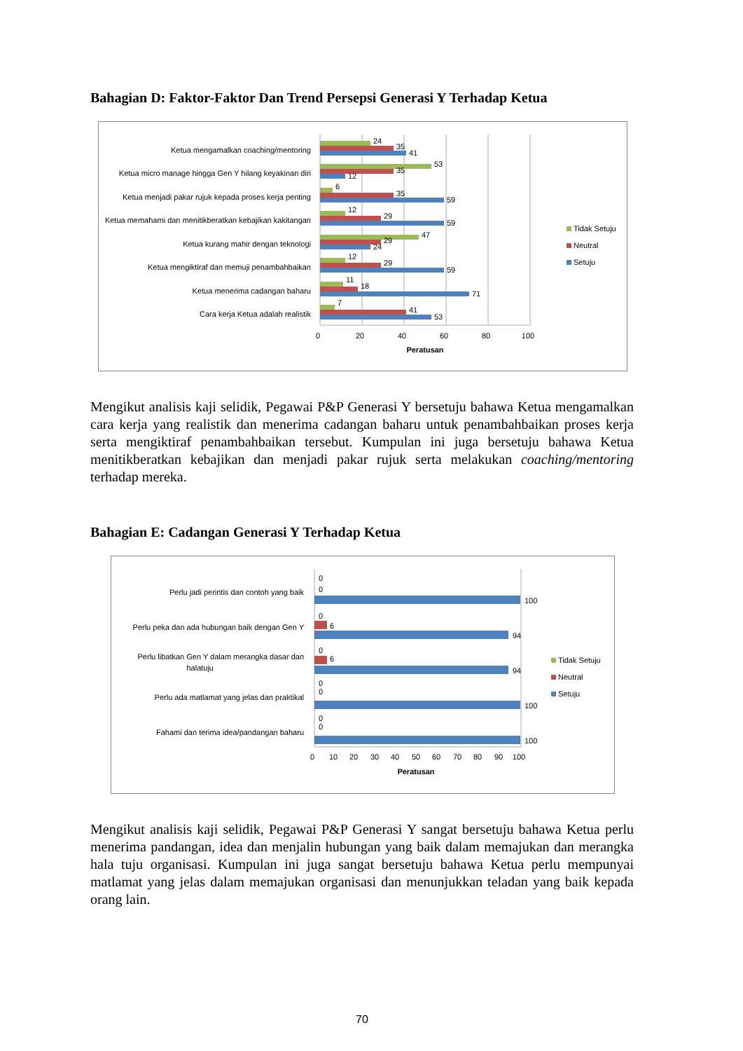Bahagian D: Faktor-Faktor Dan Trend Persepsi Generasi Y Terhadap Ketua
Ketua mengamalkan coaching/mentoring
Ketua micro manage hingga Gen Y hilang keyakinan diri
Ketua menjadi pakar rujuk kepada proses kerja penting
Ketua memahami dan menitikberatkan kebajikan kakitangan
Ketua kurang mahir dengan teknologi
Ketua mengiktiraf dan memuji penambahbaikan
Ketua menerima cadangan baharu
Cara kerja Ketua adalah realistik
24
35
41
53
35
12
6
35
59
12
29
59
47
29
24
12
29
59
11
18
71
7
41
53
0
20
40
60
80
100
Peratusan
Tidak Setuju
Neutral
Setuju
Mengikut analisis kaji selidik, Pegawai P&P Generasi Y bersetuju bahawa Ketua mengamalkan cara kerja yang realistik dan menerima cadangan baharu untuk penambahbaikan proses kerja serta mengiktiraf penambahbaikan tersebut. Kumpulan ini juga bersetuju bahawa Ketua menitikberatkan kebajikan dan menjadi pakar rujuk serta melakukan coaching/mentoring terhadap mereka.
Bahagian E: Cadangan Generasi Y Terhadap Ketua
Perlu jadi perintis dan contoh yang baik
Perlu peka dan ada hubungan baik dengan Gen Y
Perlu libatkan Gen Y dalam merangka dasar dan
halatuju
Perlu ada matlamat yang jelas dan praktikal
Fahami dan terima idea/pandangan baharu
0
0
100
0
6
94
0
6
94
0
0
100
0
0
100
0
10
20
30
40
50
60
70
80
90
100
Peratusan
Tidak Setuju
Neutral
Setuju
Mengikut analisis kaji selidik, Pegawai P&P Generasi Y sangat bersetuju bahawa Ketua perlu menerima pandangan, idea dan menjalin hubungan yang baik dalam memajukan dan merangka hala tuju organisasi. Kumpulan ini juga sangat bersetuju bahawa Ketua perlu mempunyai matlamat yang jelas dalam memajukan organisasi dan menunjukkan teladan yang baik kepada orang lain.
70